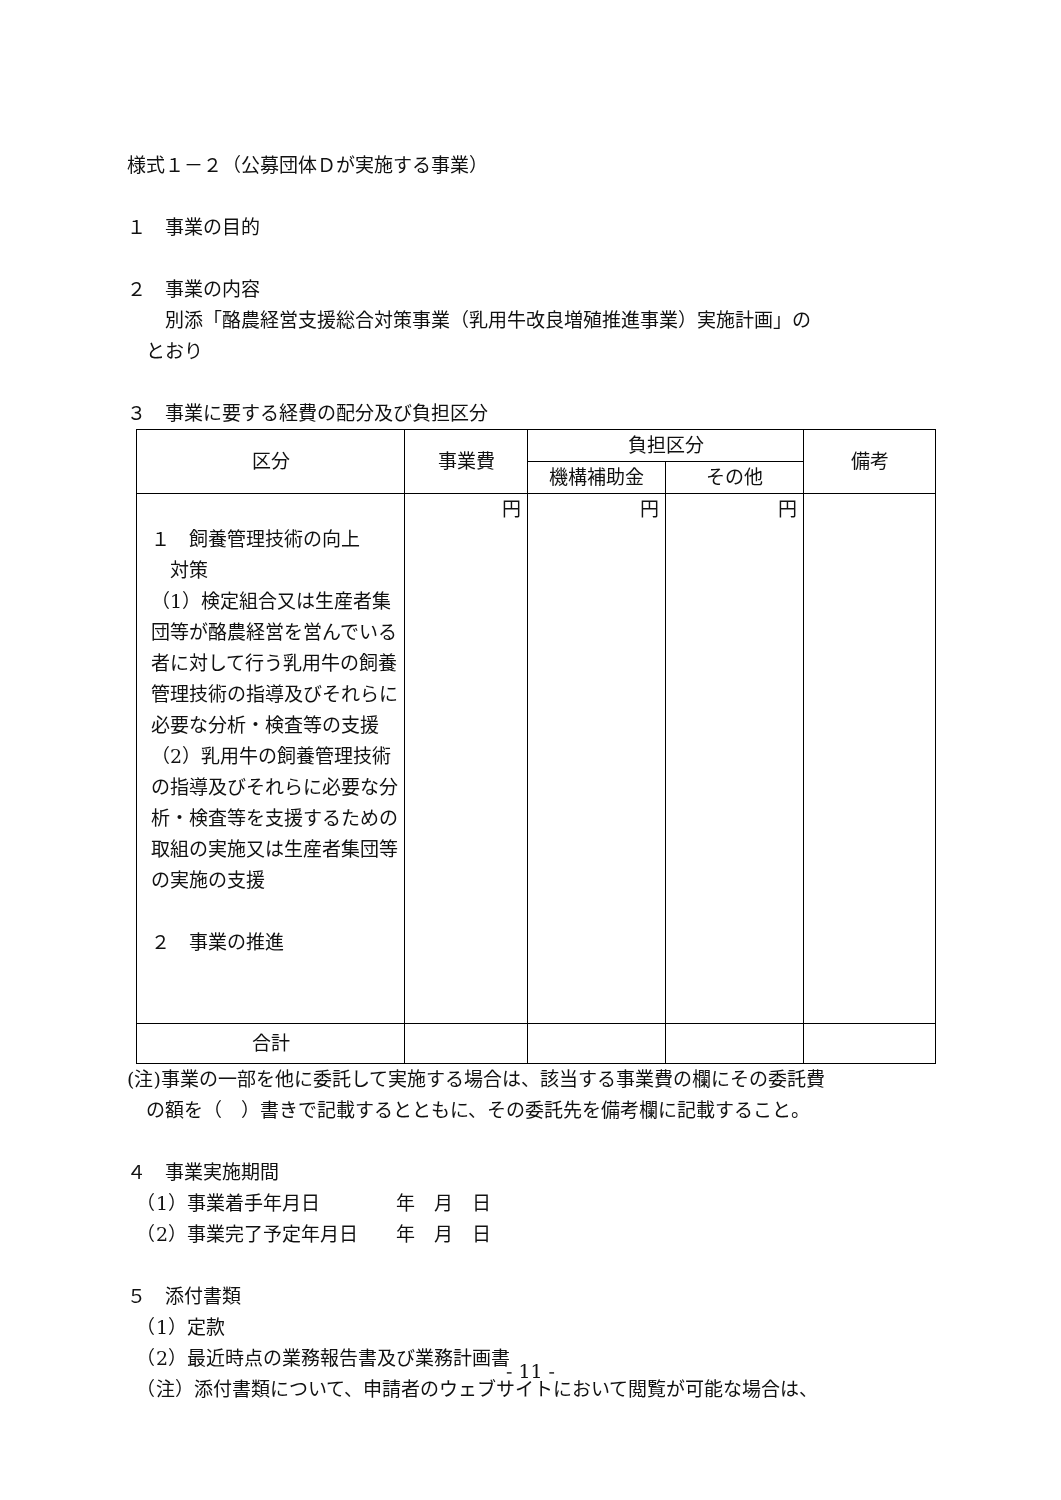様式１－２（公募団体Ｄが実施する事業）
１　事業の目的
２　事業の内容
　　別添「酪農経営支援総合対策事業（乳用牛改良増殖推進事業）実施計画」の
　とおり
３　事業に要する経費の配分及び負担区分
| 区分 | 事業費 | 負担区分 | | 備考 |
| --- | --- | --- | --- | --- |
| | | 機構補助金 | その他 | |
| １ 飼養管理技術の向上 対策 （1）検定組合又は生産者集団等が酪農経営を営んでいる者に対して行う乳用牛の飼養管理技術の指導及びそれらに必要な分析・検査等の支援 （2）乳用牛の飼養管理技術の指導及びそれらに必要な分析・検査等を支援するための取組の実施又は生産者集団等の実施の支援 ２ 事業の推進 | 円 | 円 | 円 | |
| 合計 | | | | |
(注)事業の一部を他に委託して実施する場合は、該当する事業費の欄にその委託費
　の額を（　）書きで記載するとともに、その委託先を備考欄に記載すること。
４　事業実施期間
　（1）事業着手年月日　　　　年　月　日
　（2）事業完了予定年月日　　年　月　日
５　添付書類
　（1）定款
　（2）最近時点の業務報告書及び業務計画書
　（注）添付書類について、申請者のウェブサイトにおいて閲覧が可能な場合は、
- 11 -